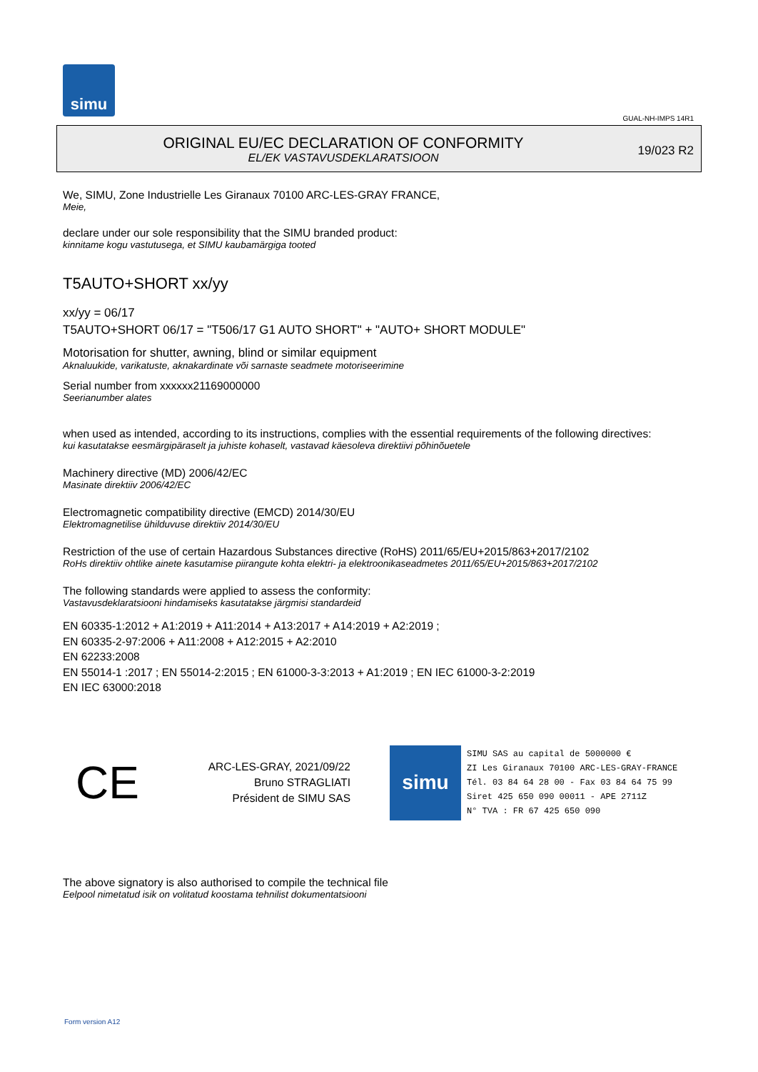simu
GUAL-NH-IMPS 14R1
ORIGINAL EU/EC DECLARATION OF CONFORMITY
EL/EK VASTAVUSDEKLARATSIOON
19/023 R2
We, SIMU, Zone Industrielle Les Giranaux 70100 ARC-LES-GRAY FRANCE,
Meie,
declare under our sole responsibility that the SIMU branded product:
kinnitame kogu vastutusega, et SIMU kaubamärgiga tooted
T5AUTO+SHORT xx/yy
xx/yy = 06/17
T5AUTO+SHORT 06/17 = "T506/17 G1 AUTO SHORT" + "AUTO+ SHORT MODULE"
Motorisation for shutter, awning, blind or similar equipment
Aknaluukide, varikatuste, aknakardinate või sarnaste seadmete motoriseerimine
Serial number from xxxxxx21169000000
Seerianumber alates
when used as intended, according to its instructions, complies with the essential requirements of the following directives:
kui kasutatakse eesmärgipäraselt ja juhiste kohaselt, vastavad käesoleva direktiivi põhinõuetele
Machinery directive (MD) 2006/42/EC
Masinate direktiiv 2006/42/EC
Electromagnetic compatibility directive (EMCD) 2014/30/EU
Elektromagnetilise ühilduvuse direktiiv 2014/30/EU
Restriction of the use of certain Hazardous Substances directive (RoHS) 2011/65/EU+2015/863+2017/2102
RoHs direktiiv ohtlike ainete kasutamise piirangute kohta elektri- ja elektroonikaseadmetes 2011/65/EU+2015/863+2017/2102
The following standards were applied to assess the conformity:
Vastavusdeklaratsiooni hindamiseks kasutatakse järgmisi standardeid
EN 60335-1:2012 + A1:2019 + A11:2014 + A13:2017 + A14:2019 + A2:2019 ;
EN 60335-2-97:2006 + A11:2008 + A12:2015 + A2:2010
EN 62233:2008
EN 55014-1 :2017 ; EN 55014-2:2015 ; EN 61000-3-3:2013 + A1:2019 ; EN IEC 61000-3-2:2019
EN IEC 63000:2018
CE
ARC-LES-GRAY, 2021/09/22
Bruno STRAGLIATI
Président de SIMU SAS
simu
SIMU SAS au capital de 5000000 €
ZI Les Giranaux 70100 ARC-LES-GRAY-FRANCE
Tél. 03 84 64 28 00 - Fax 03 84 64 75 99
Siret 425 650 090 00011 - APE 2711Z
N° TVA : FR 67 425 650 090
The above signatory is also authorised to compile the technical file
Eelpool nimetatud isik on volitatud koostama tehnilist dokumentatsiooni
Form version A12